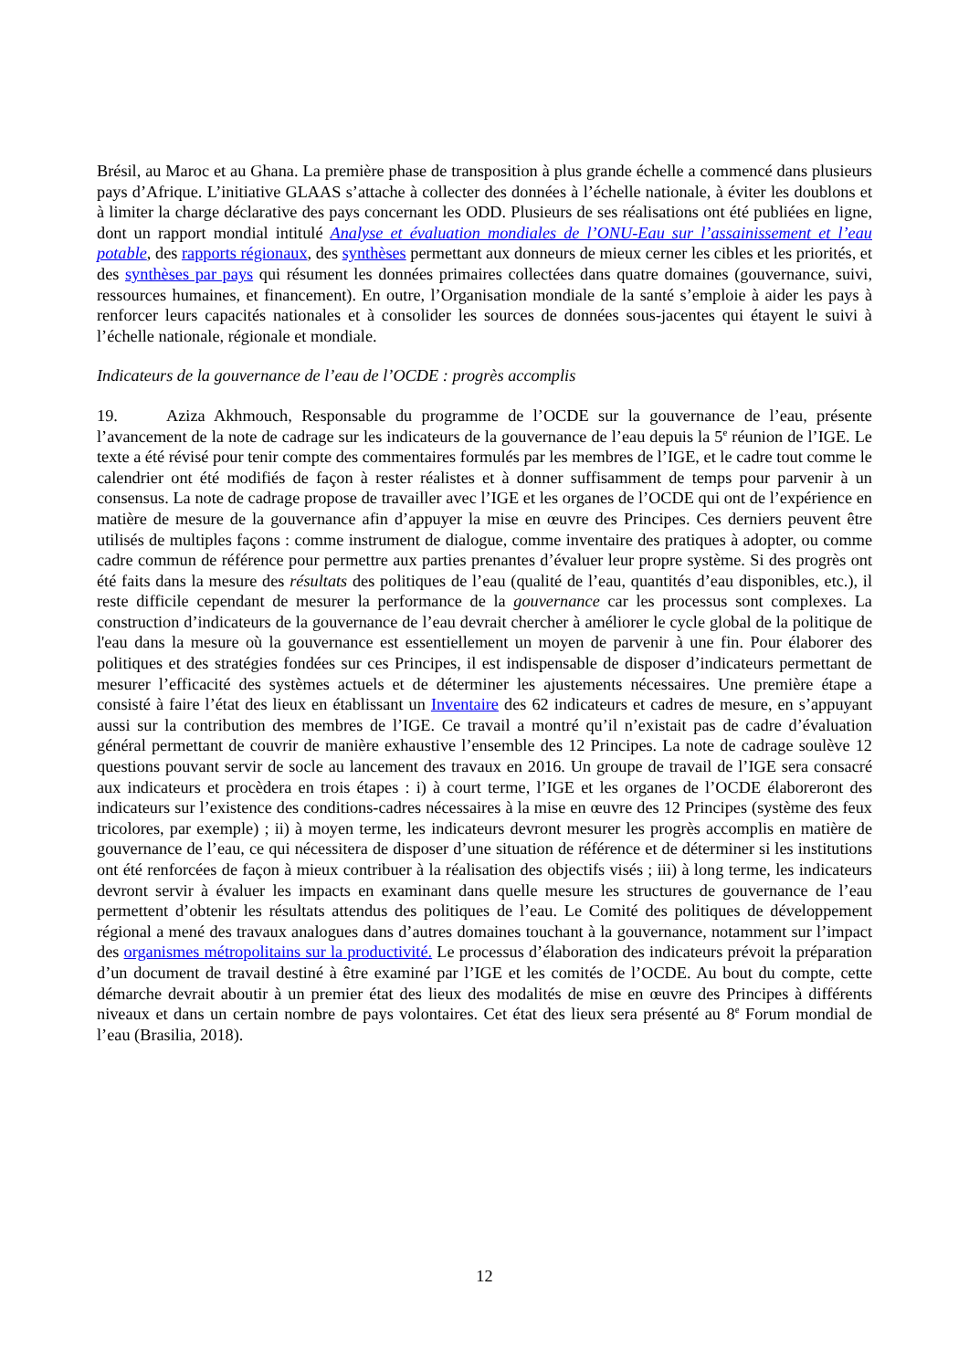Brésil, au Maroc et au Ghana. La première phase de transposition à plus grande échelle a commencé dans plusieurs pays d’Afrique. L’initiative GLAAS s’attache à collecter des données à l’échelle nationale, à éviter les doublons et à limiter la charge déclarative des pays concernant les ODD. Plusieurs de ses réalisations ont été publiées en ligne, dont un rapport mondial intitulé Analyse et évaluation mondiales de l’ONU-Eau sur l’assainissement et l’eau potable, des rapports régionaux, des synthèses permettant aux donneurs de mieux cerner les cibles et les priorités, et des synthèses par pays qui résument les données primaires collectées dans quatre domaines (gouvernance, suivi, ressources humaines, et financement). En outre, l’Organisation mondiale de la santé s’emploie à aider les pays à renforcer leurs capacités nationales et à consolider les sources de données sous-jacentes qui étayent le suivi à l’échelle nationale, régionale et mondiale.
Indicateurs de la gouvernance de l’eau de l’OCDE : progrès accomplis
19. Aziza Akhmouch, Responsable du programme de l’OCDE sur la gouvernance de l’eau, présente l’avancement de la note de cadrage sur les indicateurs de la gouvernance de l’eau depuis la 5<sup>e</sup> réunion de l’IGE. Le texte a été révisé pour tenir compte des commentaires formulés par les membres de l’IGE, et le cadre tout comme le calendrier ont été modifiés de façon à rester réalistes et à donner suffisamment de temps pour parvenir à un consensus. La note de cadrage propose de travailler avec l’IGE et les organes de l’OCDE qui ont de l’expérience en matière de mesure de la gouvernance afin d’appuyer la mise en œuvre des Principes. Ces derniers peuvent être utilisés de multiples façons : comme instrument de dialogue, comme inventaire des pratiques à adopter, ou comme cadre commun de référence pour permettre aux parties prenantes d’évaluer leur propre système. Si des progrès ont été faits dans la mesure des résultats des politiques de l’eau (qualité de l’eau, quantités d’eau disponibles, etc.), il reste difficile cependant de mesurer la performance de la gouvernance car les processus sont complexes. La construction d’indicateurs de la gouvernance de l’eau devrait chercher à améliorer le cycle global de la politique de l'eau dans la mesure où la gouvernance est essentiellement un moyen de parvenir à une fin. Pour élaborer des politiques et des stratégies fondées sur ces Principes, il est indispensable de disposer d’indicateurs permettant de mesurer l’efficacité des systèmes actuels et de déterminer les ajustements nécessaires. Une première étape a consisté à faire l’état des lieux en établissant un Inventaire des 62 indicateurs et cadres de mesure, en s’appuyant aussi sur la contribution des membres de l’IGE. Ce travail a montré qu’il n’existait pas de cadre d’évaluation général permettant de couvrir de manière exhaustive l’ensemble des 12 Principes. La note de cadrage soulève 12 questions pouvant servir de socle au lancement des travaux en 2016. Un groupe de travail de l’IGE sera consacré aux indicateurs et procèdera en trois étapes : i) à court terme, l’IGE et les organes de l’OCDE élaboreront des indicateurs sur l’existence des conditions-cadres nécessaires à la mise en œuvre des 12 Principes (système des feux tricolores, par exemple) ; ii) à moyen terme, les indicateurs devront mesurer les progrès accomplis en matière de gouvernance de l’eau, ce qui nécessitera de disposer d’une situation de référence et de déterminer si les institutions ont été renforcées de façon à mieux contribuer à la réalisation des objectifs visés ; iii) à long terme, les indicateurs devront servir à évaluer les impacts en examinant dans quelle mesure les structures de gouvernance de l’eau permettent d’obtenir les résultats attendus des politiques de l’eau. Le Comité des politiques de développement régional a mené des travaux analogues dans d’autres domaines touchant à la gouvernance, notamment sur l’impact des organismes métropolitains sur la productivité. Le processus d’élaboration des indicateurs prévoit la préparation d’un document de travail destiné à être examiné par l’IGE et les comités de l’OCDE. Au bout du compte, cette démarche devrait aboutir à un premier état des lieux des modalités de mise en œuvre des Principes à différents niveaux et dans un certain nombre de pays volontaires. Cet état des lieux sera présenté au 8<sup>e</sup> Forum mondial de l’eau (Brasilia, 2018).
12